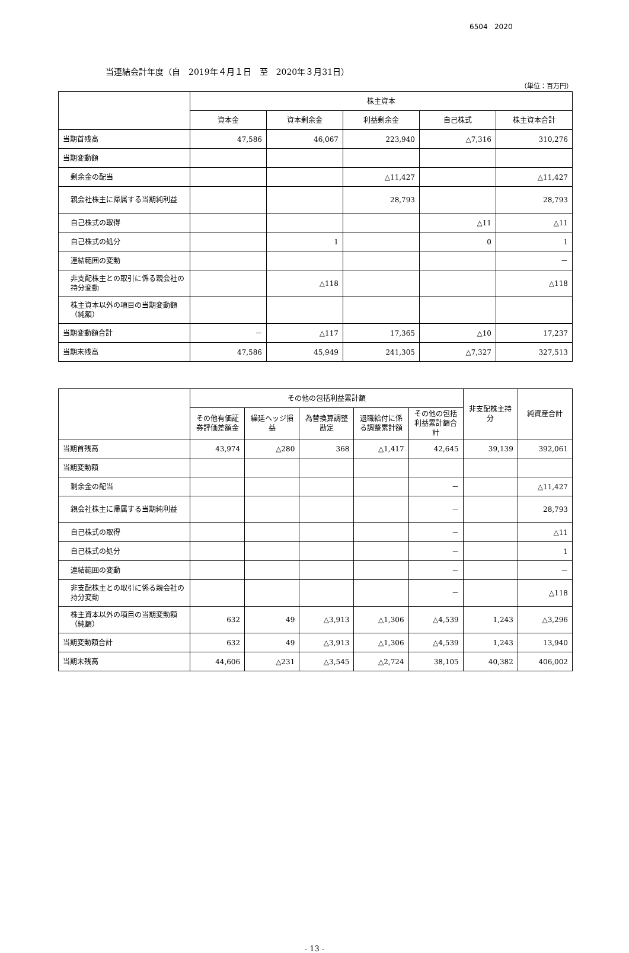6504 2020
当連結会計年度（自　2019年４月１日　至　2020年３月31日）
（単位：百万円）
| | 株主資本 | | | | |
| --- | --- | --- | --- | --- | --- |
| | 資本金 | 資本剰余金 | 利益剰余金 | 自己株式 | 株主資本合計 |
| 当期首残高 | 47,586 | 46,067 | 223,940 | △7,316 | 310,276 |
| 当期変動額 | | | | | |
| 剰余金の配当 | | | △11,427 | | △11,427 |
| 親会社株主に帰属する当期純利益 | | | 28,793 | | 28,793 |
| 自己株式の取得 | | | | △11 | △11 |
| 自己株式の処分 | | 1 | | 0 | 1 |
| 連結範囲の変動 | | | | | － |
| 非支配株主との取引に係る親会社の持分変動 | | △118 | | | △118 |
| 株主資本以外の項目の当期変動額（純額） | | | | | |
| 当期変動額合計 | － | △117 | 17,365 | △10 | 17,237 |
| 当期末残高 | 47,586 | 45,949 | 241,305 | △7,327 | 327,513 |
| | その他の包括利益累計額 | | | | | 非支配株主持分 | 純資産合計 |
| --- | --- | --- | --- | --- | --- | --- | --- |
| | その他有価証券評価差額金 | 繰延ヘッジ損益 | 為替換算調整勘定 | 退職給付に係る調整累計額 | その他の包括利益累計額合計 | | |
| 当期首残高 | 43,974 | △280 | 368 | △1,417 | 42,645 | 39,139 | 392,061 |
| 当期変動額 | | | | | | | |
| 剰余金の配当 | | | | | － | | △11,427 |
| 親会社株主に帰属する当期純利益 | | | | | － | | 28,793 |
| 自己株式の取得 | | | | | － | | △11 |
| 自己株式の処分 | | | | | － | | 1 |
| 連結範囲の変動 | | | | | － | | － |
| 非支配株主との取引に係る親会社の持分変動 | | | | | － | | △118 |
| 株主資本以外の項目の当期変動額（純額） | 632 | 49 | △3,913 | △1,306 | △4,539 | 1,243 | △3,296 |
| 当期変動額合計 | 632 | 49 | △3,913 | △1,306 | △4,539 | 1,243 | 13,940 |
| 当期末残高 | 44,606 | △231 | △3,545 | △2,724 | 38,105 | 40,382 | 406,002 |
- 13 -